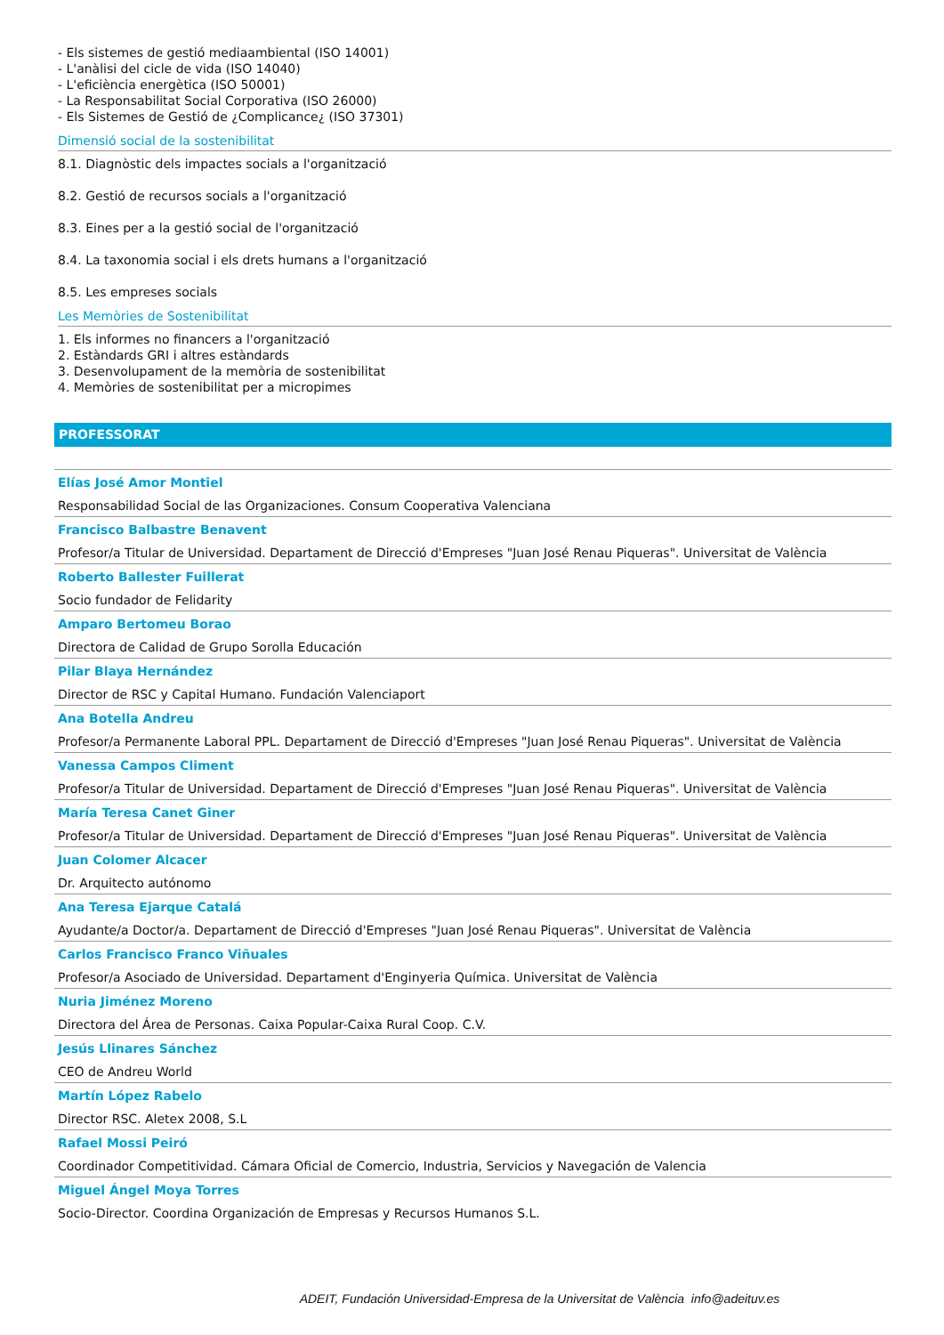- Els sistemes de gestió mediaambiental (ISO 14001)
- L'anàlisi del cicle de vida (ISO 14040)
- L'eficiència energètica (ISO 50001)
- La Responsabilitat Social Corporativa (ISO 26000)
- Els Sistemes de Gestió de ¿Complicance¿ (ISO 37301)
Dimensió social de la sostenibilitat
8.1. Diagnòstic dels impactes socials a l'organització
8.2. Gestió de recursos socials a l'organització
8.3. Eines per a la gestió social de l'organització
8.4. La taxonomia social i els drets humans a l'organització
8.5. Les empreses socials
Les Memòries de Sostenibilitat
1. Els informes no financers a l'organització
2. Estàndards GRI i altres estàndards
3. Desenvolupament de la memòria de sostenibilitat
4. Memòries de sostenibilitat per a micropimes
PROFESSORAT
Elías José Amor Montiel
Responsabilidad Social de las Organizaciones. Consum Cooperativa Valenciana
Francisco Balbastre Benavent
Profesor/a Titular de Universidad. Departament de Direcció d'Empreses "Juan José Renau Piqueras". Universitat de València
Roberto Ballester Fuillerat
Socio fundador de Felidarity
Amparo Bertomeu Borao
Directora de Calidad de Grupo Sorolla Educación
Pilar Blaya Hernández
Director de RSC y Capital Humano. Fundación Valenciaport
Ana Botella Andreu
Profesor/a Permanente Laboral PPL. Departament de Direcció d'Empreses "Juan José Renau Piqueras". Universitat de València
Vanessa Campos Climent
Profesor/a Titular de Universidad. Departament de Direcció d'Empreses "Juan José Renau Piqueras". Universitat de València
María Teresa Canet Giner
Profesor/a Titular de Universidad. Departament de Direcció d'Empreses "Juan José Renau Piqueras". Universitat de València
Juan Colomer Alcacer
Dr. Arquitecto autónomo
Ana Teresa Ejarque Catalá
Ayudante/a Doctor/a. Departament de Direcció d'Empreses "Juan José Renau Piqueras". Universitat de València
Carlos Francisco Franco Viñuales
Profesor/a Asociado de Universidad. Departament d'Enginyeria Química. Universitat de València
Nuria Jiménez Moreno
Directora del Área de Personas. Caixa Popular-Caixa Rural Coop. C.V.
Jesús Llinares Sánchez
CEO de Andreu World
Martín López Rabelo
Director RSC. Aletex 2008, S.L
Rafael Mossi Peiró
Coordinador Competitividad. Cámara Oficial de Comercio, Industria, Servicios y Navegación de Valencia
Miguel Ángel Moya Torres
Socio-Director. Coordina Organización de Empresas y Recursos Humanos S.L.
ADEIT, Fundación Universidad-Empresa de la Universitat de València info@adeituv.es